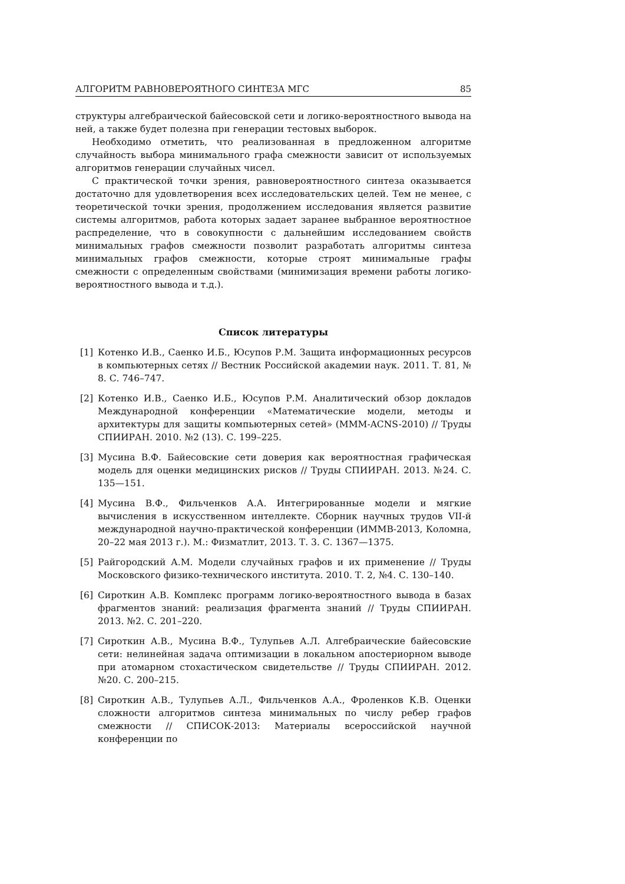АЛГОРИТМ РАВНОВЕРОЯТНОГО СИНТЕЗА МГС 85
структуры алгебраической байесовской сети и логико-вероятностного вывода на ней, а также будет полезна при генерации тестовых выборок.
Необходимо отметить, что реализованная в предложенном алгоритме случайность выбора минимального графа смежности зависит от используемых алгоритмов генерации случайных чисел.
С практической точки зрения, равновероятностного синтеза оказывается достаточно для удовлетворения всех исследовательских целей. Тем не менее, с теоретической точки зрения, продолжением исследования является развитие системы алгоритмов, работа которых задает заранее выбранное вероятностное распределение, что в совокупности с дальнейшим исследованием свойств минимальных графов смежности позволит разработать алгоритмы синтеза минимальных графов смежности, которые строят минимальные графы смежности с определенным свойствами (минимизация времени работы логико-вероятностного вывода и т.д.).
Список литературы
[1] Котенко И.В., Саенко И.Б., Юсупов Р.М. Защита информационных ресурсов в компьютерных сетях // Вестник Российской академии наук. 2011. Т. 81, № 8. С. 746–747.
[2] Котенко И.В., Саенко И.Б., Юсупов Р.М. Аналитический обзор докладов Международной конференции «Математические модели, методы и архитектуры для защиты компьютерных сетей» (MMM-ACNS-2010) // Труды СПИИРАН. 2010. №2 (13). С. 199–225.
[3] Мусина В.Ф. Байесовские сети доверия как вероятностная графическая модель для оценки медицинских рисков // Труды СПИИРАН. 2013. №24. С. 135—151.
[4] Мусина В.Ф., Фильченков А.А. Интегрированные модели и мягкие вычисления в искусственном интеллекте. Сборник научных трудов VII-й международной научно-практической конференции (ИММВ-2013, Коломна, 20–22 мая 2013 г.). М.: Физматлит, 2013. Т. 3. С. 1367—1375.
[5] Райгородский А.М. Модели случайных графов и их применение // Труды Московского физико-технического института. 2010. Т. 2, №4. С. 130–140.
[6] Сироткин А.В. Комплекс программ логико-вероятностного вывода в базах фрагментов знаний: реализация фрагмента знаний // Труды СПИИРАН. 2013. №2. С. 201–220.
[7] Сироткин А.В., Мусина В.Ф., Тулупьев А.Л. Алгебраические байесовские сети: нелинейная задача оптимизации в локальном апостериорном выводе при атомарном стохастическом свидетельстве // Труды СПИИРАН. 2012. №20. С. 200–215.
[8] Сироткин А.В., Тулупьев А.Л., Фильченков А.А., Фроленков К.В. Оценки сложности алгоритмов синтеза минимальных по числу ребер графов смежности // СПИСОК-2013: Материалы всероссийской научной конференции по